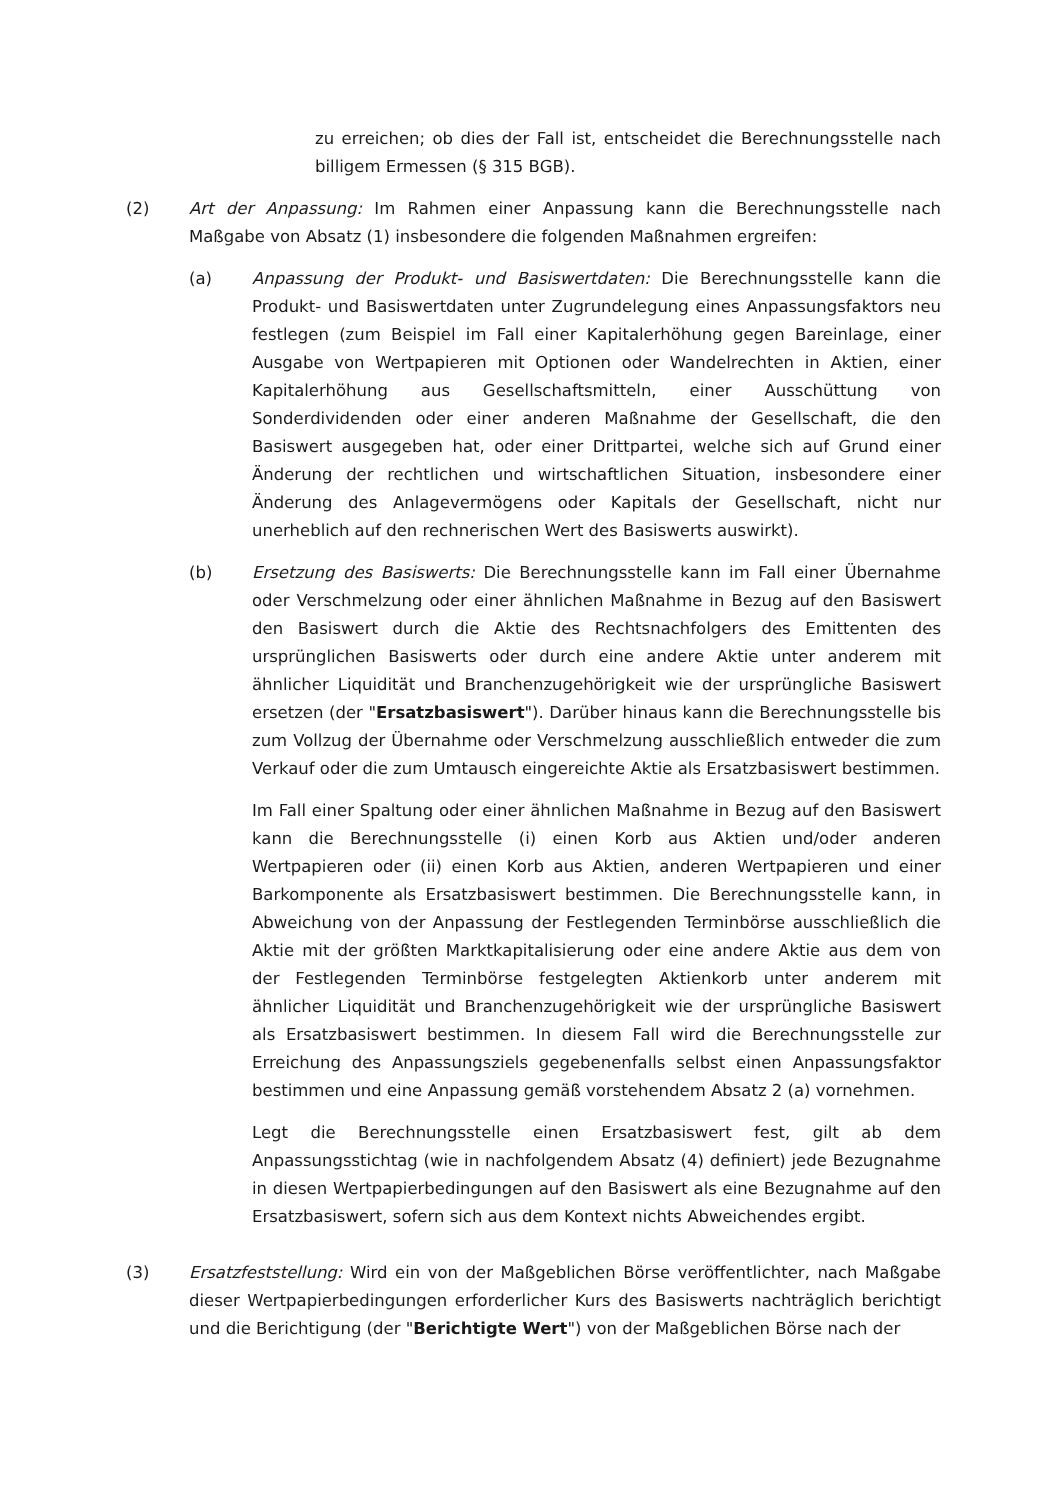zu erreichen; ob dies der Fall ist, entscheidet die Berechnungsstelle nach billigem Ermessen (§ 315 BGB).
(2) Art der Anpassung: Im Rahmen einer Anpassung kann die Berechnungsstelle nach Maßgabe von Absatz (1) insbesondere die folgenden Maßnahmen ergreifen:
(a) Anpassung der Produkt- und Basiswertdaten: Die Berechnungsstelle kann die Produkt- und Basiswertdaten unter Zugrundelegung eines Anpassungsfaktors neu festlegen (zum Beispiel im Fall einer Kapitalerhöhung gegen Bareinlage, einer Ausgabe von Wertpapieren mit Optionen oder Wandelrechten in Aktien, einer Kapitalerhöhung aus Gesellschaftsmitteln, einer Ausschüttung von Sonderdividenden oder einer anderen Maßnahme der Gesellschaft, die den Basiswert ausgegeben hat, oder einer Drittpartei, welche sich auf Grund einer Änderung der rechtlichen und wirtschaftlichen Situation, insbesondere einer Änderung des Anlagevermögens oder Kapitals der Gesellschaft, nicht nur unerheblich auf den rechnerischen Wert des Basiswerts auswirkt).
(b) Ersetzung des Basiswerts: Die Berechnungsstelle kann im Fall einer Übernahme oder Verschmelzung oder einer ähnlichen Maßnahme in Bezug auf den Basiswert den Basiswert durch die Aktie des Rechtsnachfolgers des Emittenten des ursprünglichen Basiswerts oder durch eine andere Aktie unter anderem mit ähnlicher Liquidität und Branchenzugehörigkeit wie der ursprüngliche Basiswert ersetzen (der "Ersatzbasiswert"). Darüber hinaus kann die Berechnungsstelle bis zum Vollzug der Übernahme oder Verschmelzung ausschließlich entweder die zum Verkauf oder die zum Umtausch eingereichte Aktie als Ersatzbasiswert bestimmen.
Im Fall einer Spaltung oder einer ähnlichen Maßnahme in Bezug auf den Basiswert kann die Berechnungsstelle (i) einen Korb aus Aktien und/oder anderen Wertpapieren oder (ii) einen Korb aus Aktien, anderen Wertpapieren und einer Barkomponente als Ersatzbasiswert bestimmen. Die Berechnungsstelle kann, in Abweichung von der Anpassung der Festlegenden Terminbörse ausschließlich die Aktie mit der größten Marktkapitalisierung oder eine andere Aktie aus dem von der Festlegenden Terminbörse festgelegten Aktienkorb unter anderem mit ähnlicher Liquidität und Branchenzugehörigkeit wie der ursprüngliche Basiswert als Ersatzbasiswert bestimmen. In diesem Fall wird die Berechnungsstelle zur Erreichung des Anpassungsziels gegebenenfalls selbst einen Anpassungsfaktor bestimmen und eine Anpassung gemäß vorstehendem Absatz 2 (a) vornehmen.
Legt die Berechnungsstelle einen Ersatzbasiswert fest, gilt ab dem Anpassungsstichtag (wie in nachfolgendem Absatz (4) definiert) jede Bezugnahme in diesen Wertpapierbedingungen auf den Basiswert als eine Bezugnahme auf den Ersatzbasiswert, sofern sich aus dem Kontext nichts Abweichendes ergibt.
(3) Ersatzfeststellung: Wird ein von der Maßgeblichen Börse veröffentlichter, nach Maßgabe dieser Wertpapierbedingungen erforderlicher Kurs des Basiswerts nachträglich berichtigt und die Berichtigung (der "Berichtigte Wert") von der Maßgeblichen Börse nach der